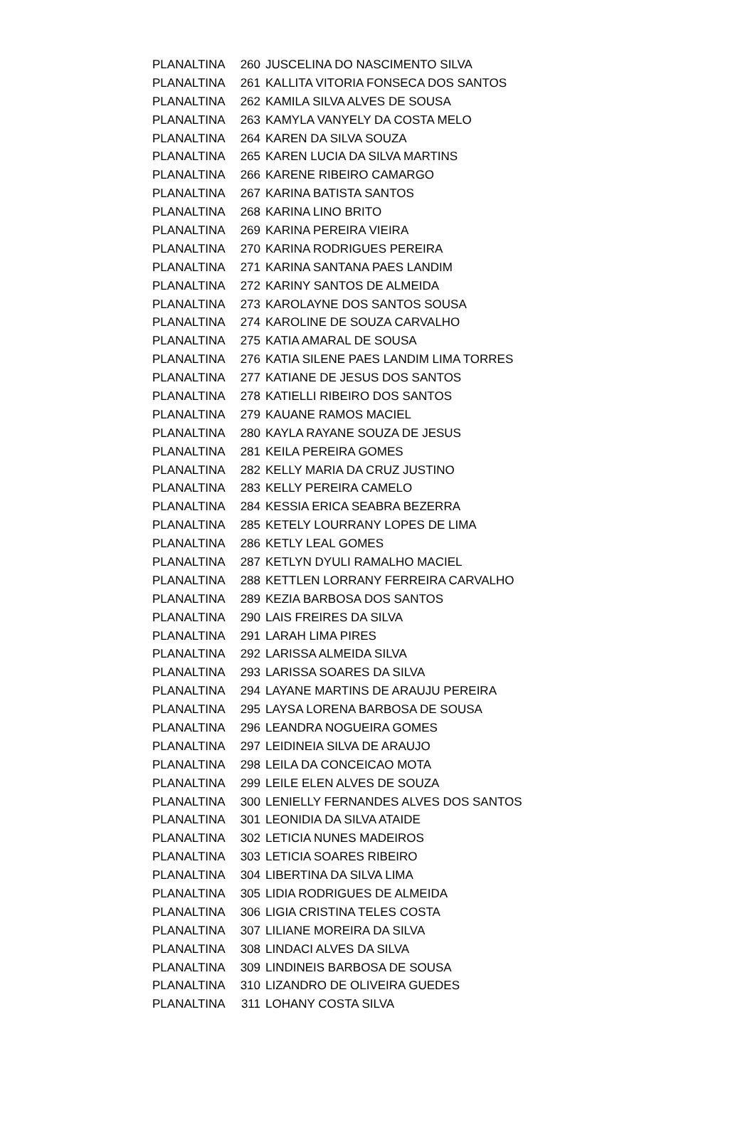| PLANALTINA | 260 | JUSCELINA DO NASCIMENTO SILVA |
| PLANALTINA | 261 | KALLITA VITORIA FONSECA DOS SANTOS |
| PLANALTINA | 262 | KAMILA SILVA ALVES DE SOUSA |
| PLANALTINA | 263 | KAMYLA VANYELY DA COSTA MELO |
| PLANALTINA | 264 | KAREN DA SILVA SOUZA |
| PLANALTINA | 265 | KAREN LUCIA DA SILVA MARTINS |
| PLANALTINA | 266 | KARENE RIBEIRO CAMARGO |
| PLANALTINA | 267 | KARINA BATISTA SANTOS |
| PLANALTINA | 268 | KARINA LINO BRITO |
| PLANALTINA | 269 | KARINA PEREIRA VIEIRA |
| PLANALTINA | 270 | KARINA RODRIGUES PEREIRA |
| PLANALTINA | 271 | KARINA SANTANA PAES LANDIM |
| PLANALTINA | 272 | KARINY SANTOS DE ALMEIDA |
| PLANALTINA | 273 | KAROLAYNE DOS SANTOS SOUSA |
| PLANALTINA | 274 | KAROLINE DE SOUZA CARVALHO |
| PLANALTINA | 275 | KATIA AMARAL DE SOUSA |
| PLANALTINA | 276 | KATIA SILENE PAES LANDIM LIMA TORRES |
| PLANALTINA | 277 | KATIANE DE JESUS DOS SANTOS |
| PLANALTINA | 278 | KATIELLI RIBEIRO DOS SANTOS |
| PLANALTINA | 279 | KAUANE RAMOS MACIEL |
| PLANALTINA | 280 | KAYLA RAYANE SOUZA DE JESUS |
| PLANALTINA | 281 | KEILA PEREIRA GOMES |
| PLANALTINA | 282 | KELLY MARIA DA CRUZ JUSTINO |
| PLANALTINA | 283 | KELLY PEREIRA CAMELO |
| PLANALTINA | 284 | KESSIA ERICA SEABRA BEZERRA |
| PLANALTINA | 285 | KETELY LOURRANY LOPES DE LIMA |
| PLANALTINA | 286 | KETLY LEAL GOMES |
| PLANALTINA | 287 | KETLYN DYULI RAMALHO MACIEL |
| PLANALTINA | 288 | KETTLEN LORRANY FERREIRA CARVALHO |
| PLANALTINA | 289 | KEZIA BARBOSA DOS SANTOS |
| PLANALTINA | 290 | LAIS FREIRES DA SILVA |
| PLANALTINA | 291 | LARAH LIMA PIRES |
| PLANALTINA | 292 | LARISSA ALMEIDA SILVA |
| PLANALTINA | 293 | LARISSA SOARES DA SILVA |
| PLANALTINA | 294 | LAYANE MARTINS DE ARAUJU PEREIRA |
| PLANALTINA | 295 | LAYSA LORENA BARBOSA DE SOUSA |
| PLANALTINA | 296 | LEANDRA NOGUEIRA GOMES |
| PLANALTINA | 297 | LEIDINEIA SILVA DE ARAUJO |
| PLANALTINA | 298 | LEILA DA CONCEICAO MOTA |
| PLANALTINA | 299 | LEILE ELEN ALVES DE SOUZA |
| PLANALTINA | 300 | LENIELLY FERNANDES ALVES DOS SANTOS |
| PLANALTINA | 301 | LEONIDIA DA SILVA ATAIDE |
| PLANALTINA | 302 | LETICIA NUNES MADEIROS |
| PLANALTINA | 303 | LETICIA SOARES RIBEIRO |
| PLANALTINA | 304 | LIBERTINA DA SILVA LIMA |
| PLANALTINA | 305 | LIDIA RODRIGUES DE ALMEIDA |
| PLANALTINA | 306 | LIGIA CRISTINA TELES COSTA |
| PLANALTINA | 307 | LILIANE MOREIRA DA SILVA |
| PLANALTINA | 308 | LINDACI ALVES DA SILVA |
| PLANALTINA | 309 | LINDINEIS BARBOSA DE SOUSA |
| PLANALTINA | 310 | LIZANDRO DE OLIVEIRA GUEDES |
| PLANALTINA | 311 | LOHANY COSTA SILVA |